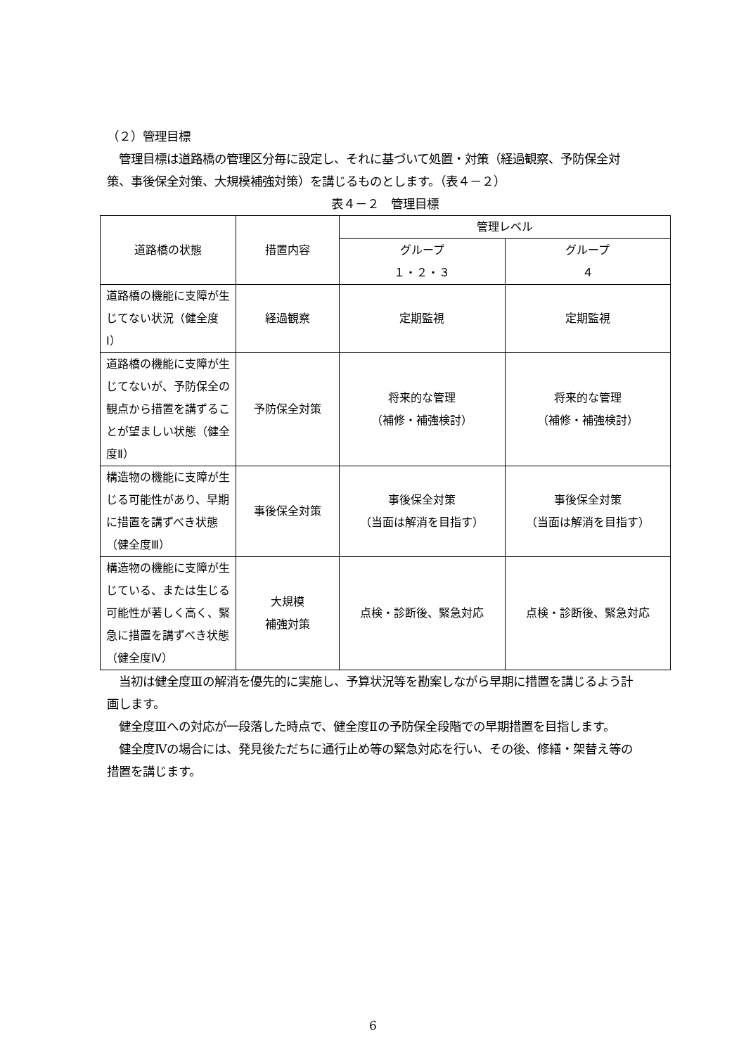（２）管理目標
　管理目標は道路橋の管理区分毎に設定し、それに基づいて処置・対策（経過観察、予防保全対策、事後保全対策、大規模補強対策）を講じるものとします。（表４－２）
表４－２　管理目標
| 道路橋の状態 | 措置内容 | 管理レベル | |
| --- | --- | --- | --- |
| | | グループ １・２・３ | グループ ４ |
| 道路橋の機能に支障が生じてない状況（健全度Ⅰ） | 経過観察 | 定期監視 | 定期監視 |
| 道路橋の機能に支障が生じてないが、予防保全の観点から措置を講ずることが望ましい状態（健全度Ⅱ） | 予防保全対策 | 将来的な管理 （補修・補強検討） | 将来的な管理 （補修・補強検討） |
| 構造物の機能に支障が生じる可能性があり、早期に措置を講ずべき状態（健全度Ⅲ） | 事後保全対策 | 事後保全対策 （当面は解消を目指す） | 事後保全対策 （当面は解消を目指す） |
| 構造物の機能に支障が生じている、または生じる可能性が著しく高く、緊急に措置を講ずべき状態（健全度Ⅳ） | 大規模 補強対策 | 点検・診断後、緊急対応 | 点検・診断後、緊急対応 |
　当初は健全度Ⅲの解消を優先的に実施し、予算状況等を勘案しながら早期に措置を講じるよう計画します。
　健全度Ⅲへの対応が一段落した時点で、健全度Ⅱの予防保全段階での早期措置を目指します。
　健全度Ⅳの場合には、発見後ただちに通行止め等の緊急対応を行い、その後、修繕・架替え等の措置を講じます。
6